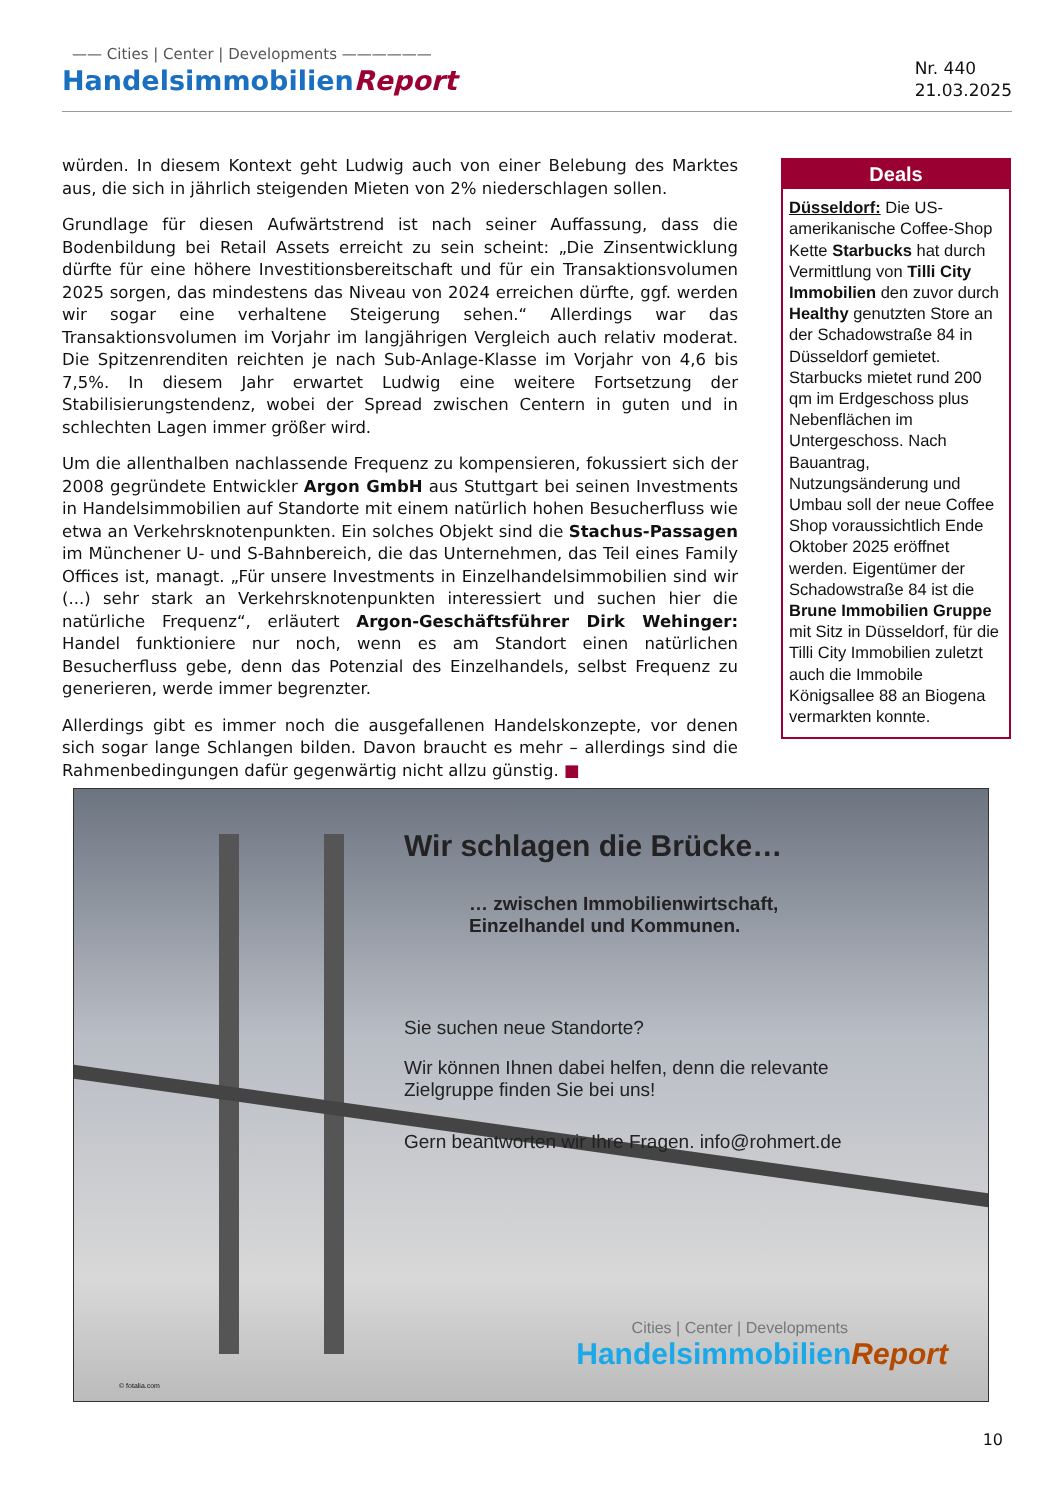—— Cities | Center | Developments ——————
HandelsimmobilienReport
Nr. 440
21.03.2025
würden. In diesem Kontext geht Ludwig auch von einer Belebung des Marktes aus, die sich in jährlich steigenden Mieten von 2% niederschlagen sollen.
Grundlage für diesen Aufwärtstrend ist nach seiner Auffassung, dass die Bodenbildung bei Retail Assets erreicht zu sein scheint: „Die Zinsentwicklung dürfte für eine höhere Investitionsbereitschaft und für ein Transaktionsvolumen 2025 sorgen, das mindestens das Niveau von 2024 erreichen dürfte, ggf. werden wir sogar eine verhaltene Steigerung sehen.“ Allerdings war das Transaktionsvolumen im Vorjahr im langjährigen Vergleich auch relativ moderat. Die Spitzenrenditen reichten je nach Sub-Anlage-Klasse im Vorjahr von 4,6 bis 7,5%. In diesem Jahr erwartet Ludwig eine weitere Fortsetzung der Stabilisierungstendenz, wobei der Spread zwischen Centern in guten und in schlechten Lagen immer größer wird.
Um die allenthalben nachlassende Frequenz zu kompensieren, fokussiert sich der 2008 gegründete Entwickler Argon GmbH aus Stuttgart bei seinen Investments in Handelsimmobilien auf Standorte mit einem natürlich hohen Besucherfluss wie etwa an Verkehrsknotenpunkten. Ein solches Objekt sind die Stachus-Passagen im Münchener U- und S-Bahnbereich, die das Unternehmen, das Teil eines Family Offices ist, managt. „Für unsere Investments in Einzelhandelsimmobilien sind wir (...) sehr stark an Verkehrsknotenpunkten interessiert und suchen hier die natürliche Frequenz“, erläutert Argon-Geschäftsführer Dirk Wehinger: Handel funktioniere nur noch, wenn es am Standort einen natürlichen Besucherfluss gebe, denn das Potenzial des Einzelhandels, selbst Frequenz zu generieren, werde immer begrenzter.
Allerdings gibt es immer noch die ausgefallenen Handelskonzepte, vor denen sich sogar lange Schlangen bilden. Davon braucht es mehr – allerdings sind die Rahmenbedingungen dafür gegenwärtig nicht allzu günstig. ■
Deals
Düsseldorf: Die US-amerikanische Coffee-Shop Kette Starbucks hat durch Vermittlung von Tilli City Immobilien den zuvor durch Healthy genutzten Store an der Schadowstraße 84 in Düsseldorf gemietet. Starbucks mietet rund 200 qm im Erdgeschoss plus Nebenflächen im Untergeschoss. Nach Bauantrag, Nutzungsänderung und Umbau soll der neue Coffee Shop voraussichtlich Ende Oktober 2025 eröffnet werden. Eigentümer der Schadowstraße 84 ist die Brune Immobilien Gruppe mit Sitz in Düsseldorf, für die Tilli City Immobilien zuletzt auch die Immobile Königsallee 88 an Biogena vermarkten konnte.
Wir schlagen die Brücke…
… zwischen Immobilienwirtschaft,
Einzelhandel und Kommunen.
Sie suchen neue Standorte?
Wir können Ihnen dabei helfen, denn die relevante
Zielgruppe finden Sie bei uns!
Gern beantworten wir Ihre Fragen. info@rohmert.de
Cities | Center | Developments
HandelsimmobilienReport
© fotalia.com
10